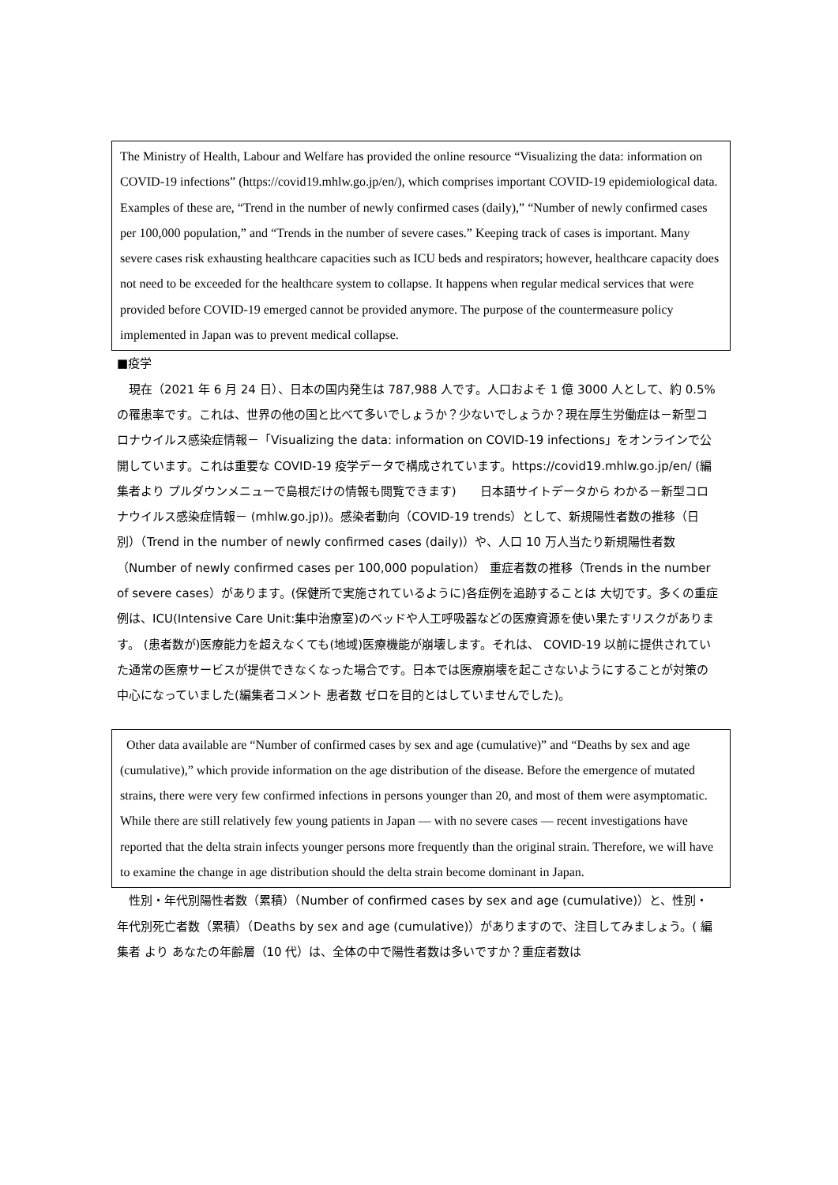The Ministry of Health, Labour and Welfare has provided the online resource “Visualizing the data: information on COVID-19 infections” (https://covid19.mhlw.go.jp/en/), which comprises important COVID-19 epidemiological data. Examples of these are, “Trend in the number of newly confirmed cases (daily),” “Number of newly confirmed cases per 100,000 population,” and “Trends in the number of severe cases.” Keeping track of cases is important. Many severe cases risk exhausting healthcare capacities such as ICU beds and respirators; however, healthcare capacity does not need to be exceeded for the healthcare system to collapse. It happens when regular medical services that were provided before COVID-19 emerged cannot be provided anymore. The purpose of the countermeasure policy implemented in Japan was to prevent medical collapse.
■疫学
　現在（2021 年 6 月 24 日）、日本の国内発生は 787,988 人です。人口およそ 1 億 3000 人として、約 0.5%の罹患率です。これは、世界の他の国と比べて多いでしょうか？少ないでしょうか？現在厚生労働症は－新型コロナウイルス感染症情報－「Visualizing the data: information on COVID-19 infections」をオンラインで公開しています。これは重要な COVID-19 疫学データで構成されています。https://covid19.mhlw.go.jp/en/ (編集者より プルダウンメニューで島根だけの情報も閲覧できます)　　日本語サイトデータから わかる－新型コロナウイルス感染症情報－ (mhlw.go.jp))。感染者動向（COVID-19 trends）として、新規陽性者数の推移（日別）（Trend in the number of newly confirmed cases (daily)）や、人口 10 万人当たり新規陽性者数（Number of newly confirmed cases per 100,000 population） 重症者数の推移（Trends in the number of severe cases）があります。(保健所で実施されているように)各症例を追跡することは 大切です。多くの重症例は、ICU(Intensive Care Unit:集中治療室)のベッドや人工呼吸器などの医療資源を使い果たすリスクがあります。 (患者数が)医療能力を超えなくても(地域)医療機能が崩壊します。それは、 COVID-19 以前に提供されていた通常の医療サービスが提供できなくなった場合です。日本では医療崩壊を起こさないようにすることが対策の中心になっていました(編集者コメント 患者数 ゼロを目的とはしていませんでした)。
Other data available are “Number of confirmed cases by sex and age (cumulative)” and “Deaths by sex and age (cumulative),” which provide information on the age distribution of the disease. Before the emergence of mutated strains, there were very few confirmed infections in persons younger than 20, and most of them were asymptomatic. While there are still relatively few young patients in Japan — with no severe cases — recent investigations have reported that the delta strain infects younger persons more frequently than the original strain. Therefore, we will have to examine the change in age distribution should the delta strain become dominant in Japan.
　性別・年代別陽性者数（累積）（Number of confirmed cases by sex and age (cumulative)）と、性別・年代別死亡者数（累積）（Deaths by sex and age (cumulative)）がありますので、注目してみましょう。( 編集者 より あなたの年齢層（10 代）は、全体の中で陽性者数は多いですか？重症者数は